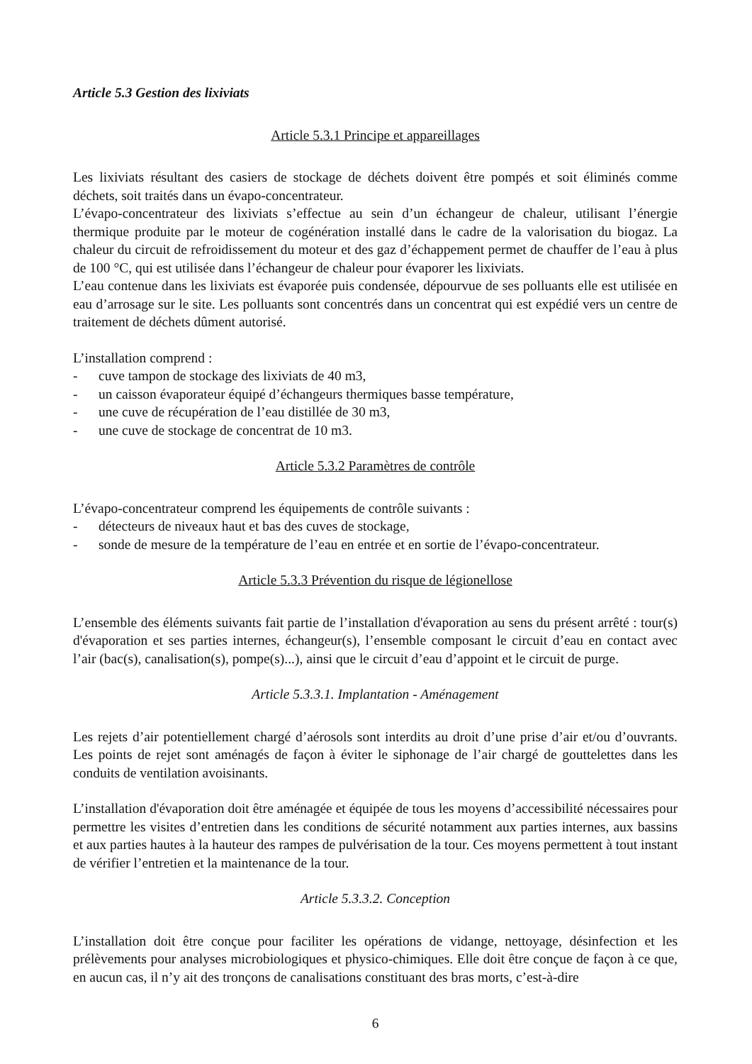Article 5.3 Gestion des lixiviats
Article 5.3.1 Principe et appareillages
Les lixiviats résultant des casiers de stockage de déchets doivent être pompés et soit éliminés comme déchets, soit traités dans un évapo-concentrateur.
L’évapo-concentrateur des lixiviats s’effectue au sein d’un échangeur de chaleur, utilisant l’énergie thermique produite par le moteur de cogénération installé dans le cadre de la valorisation du biogaz. La chaleur du circuit de refroidissement du moteur et des gaz d’échappement permet de chauffer de l’eau à plus de 100 °C, qui est utilisée dans l’échangeur de chaleur pour évaporer les lixiviats.
L’eau contenue dans les lixiviats est évaporée puis condensée, dépourvue de ses polluants elle est utilisée en eau d’arrosage sur le site. Les polluants sont concentrés dans un concentrat qui est expédié vers un centre de traitement de déchets dûment autorisé.
L’installation comprend :
- cuve tampon de stockage des lixiviats de 40 m3,
- un caisson évaporateur équipé d’échangeurs thermiques basse température,
- une cuve de récupération de l’eau distillée de 30 m3,
- une cuve de stockage de concentrat de 10 m3.
Article 5.3.2 Paramètres de contrôle
L’évapo-concentrateur comprend les équipements de contrôle suivants :
- détecteurs de niveaux haut et bas des cuves de stockage,
- sonde de mesure de la température de l’eau en entrée et en sortie de l’évapo-concentrateur.
Article 5.3.3 Prévention du risque de légionellose
L’ensemble des éléments suivants fait partie de l’installation d'évaporation au sens du présent arrêté : tour(s) d'évaporation et ses parties internes, échangeur(s), l’ensemble composant le circuit d’eau en contact avec l’air (bac(s), canalisation(s), pompe(s)...), ainsi que le circuit d’eau d’appoint et le circuit de purge.
Article 5.3.3.1. Implantation - Aménagement
Les rejets d’air potentiellement chargé d’aérosols sont interdits au droit d’une prise d’air et/ou d’ouvrants. Les points de rejet sont aménagés de façon à éviter le siphonage de l’air chargé de gouttelettes dans les conduits de ventilation avoisinants.
L’installation d'évaporation doit être aménagée et équipée de tous les moyens d’accessibilité nécessaires pour permettre les visites d’entretien dans les conditions de sécurité notamment aux parties internes, aux bassins et aux parties hautes à la hauteur des rampes de pulvérisation de la tour. Ces moyens permettent à tout instant de vérifier l’entretien et la maintenance de la tour.
Article 5.3.3.2. Conception
L’installation doit être conçue pour faciliter les opérations de vidange, nettoyage, désinfection et les prélèvements pour analyses microbiologiques et physico-chimiques. Elle doit être conçue de façon à ce que, en aucun cas, il n’y ait des tronçons de canalisations constituant des bras morts, c’est-à-dire
6